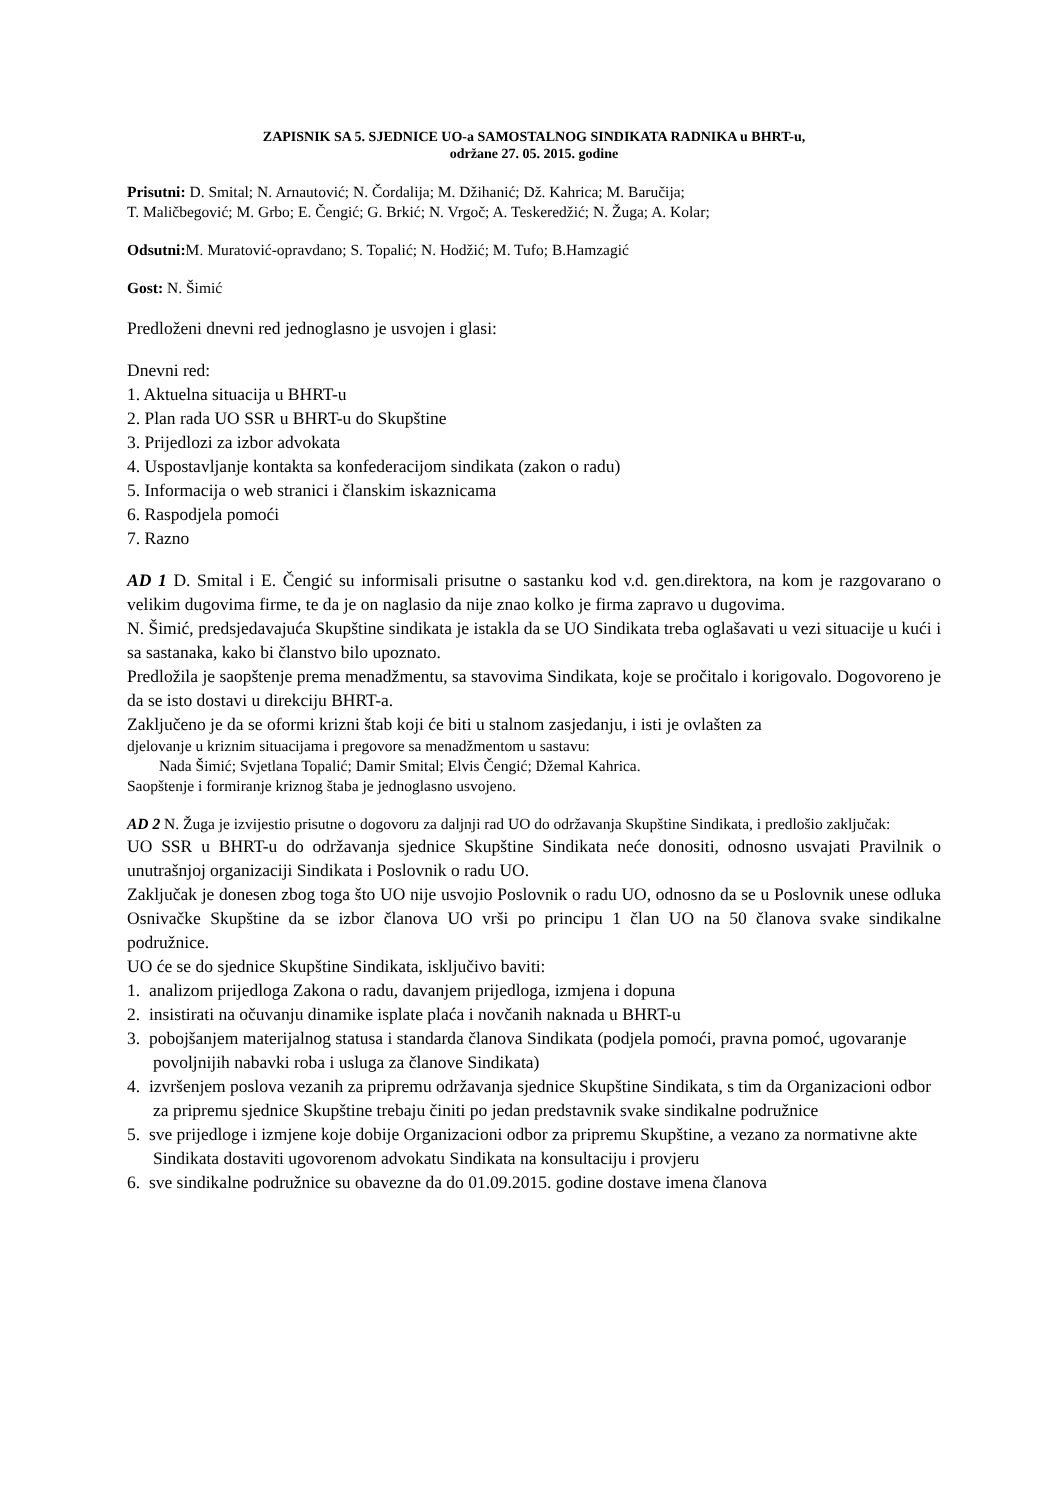ZAPISNIK SA 5. SJEDNICE UO-a SAMOSTALNOG SINDIKATA RADNIKA u BHRT-u,
održane 27. 05. 2015. godine
Prisutni: D. Smital; N. Arnautović; N. Čordalija; M. Džihanić; Dž. Kahrica; M. Baručija;
T. Maličbegović; M. Grbo; E. Čengić; G. Brkić; N. Vrgoč; A. Teskeredžić; N. Žuga; A. Kolar;
Odsutni: M. Muratović-opravdano; S. Topalić; N. Hodžić; M. Tufo; B.Hamzagić
Gost: N. Šimić
Predloženi dnevni red jednoglasno je usvojen i glasi:
Dnevni red:
1. Aktuelna situacija u BHRT-u
2. Plan rada UO SSR u BHRT-u do Skupštine
3. Prijedlozi za izbor advokata
4. Uspostavljanje kontakta sa konfederacijom sindikata (zakon o radu)
5. Informacija o web stranici i članskim iskaznicama
6. Raspodjela pomoći
7. Razno
AD 1 D. Smital i E. Čengić su informisali prisutne o sastanku kod v.d. gen.direktora, na kom je razgovarano o velikim dugovima firme, te da je on naglasio da nije znao kolko je firma zapravo u dugovima.
N. Šimić, predsjedavajuća Skupštine sindikata je istakla da se UO Sindikata treba oglašavati u vezi situacije u kući i sa sastanaka, kako bi članstvo bilo upoznato.
Predložila je saopštenje prema menadžmentu, sa stavovima Sindikata, koje se pročitalo i korigovalo. Dogovoreno je da se isto dostavi u direkciju BHRT-a.
Zaključeno je da se oformi krizni štab koji će biti u stalnom zasjedanju, i isti je ovlašten za
djelovanje u kriznim situacijama i pregovore sa menadžmentom u sastavu:
Nada Šimić; Svjetlana Topalić; Damir Smital; Elvis Čengić; Džemal Kahrica.
Saopštenje i formiranje kriznog štaba je jednoglasno usvojeno.
AD 2 N. Žuga je izvijestio prisutne o dogovoru za daljnji rad UO do održavanja Skupštine Sindikata, i predlošio zaključak:
UO SSR u BHRT-u do održavanja sjednice Skupštine Sindikata neće donositi, odnosno usvajati Pravilnik o unutrašnjoj organizaciji Sindikata i Poslovnik o radu UO.
Zaključak je donesen zbog toga što UO nije usvojio Poslovnik o radu UO, odnosno da se u Poslovnik unese odluka Osnivačke Skupštine da se izbor članova UO vrši po principu 1 član UO na 50 članova svake sindikalne podružnice.
UO će se do sjednice Skupštine Sindikata, isključivo baviti:
1. analizom prijedloga Zakona o radu, davanjem prijedloga, izmjena i dopuna
2. insistirati na očuvanju dinamike isplate plaća i novčanih naknada u BHRT-u
3. pobojšanjem materijalnog statusa i standarda članova Sindikata (podjela pomoći, pravna pomoć, ugovaranje povoljnijih nabavki roba i usluga za članove Sindikata)
4. izvršenjem poslova vezanih za pripremu održavanja sjednice Skupštine Sindikata, s tim da Organizacioni odbor za pripremu sjednice Skupštine trebaju činiti po jedan predstavnik svake sindikalne podružnice
5. sve prijedloge i izmjene koje dobije Organizacioni odbor za pripremu Skupštine, a vezano za normativne akte Sindikata dostaviti ugovorenom advokatu Sindikata na konsultaciju i provjeru
6. sve sindikalne podružnice su obavezne da do 01.09.2015. godine dostave imena članova